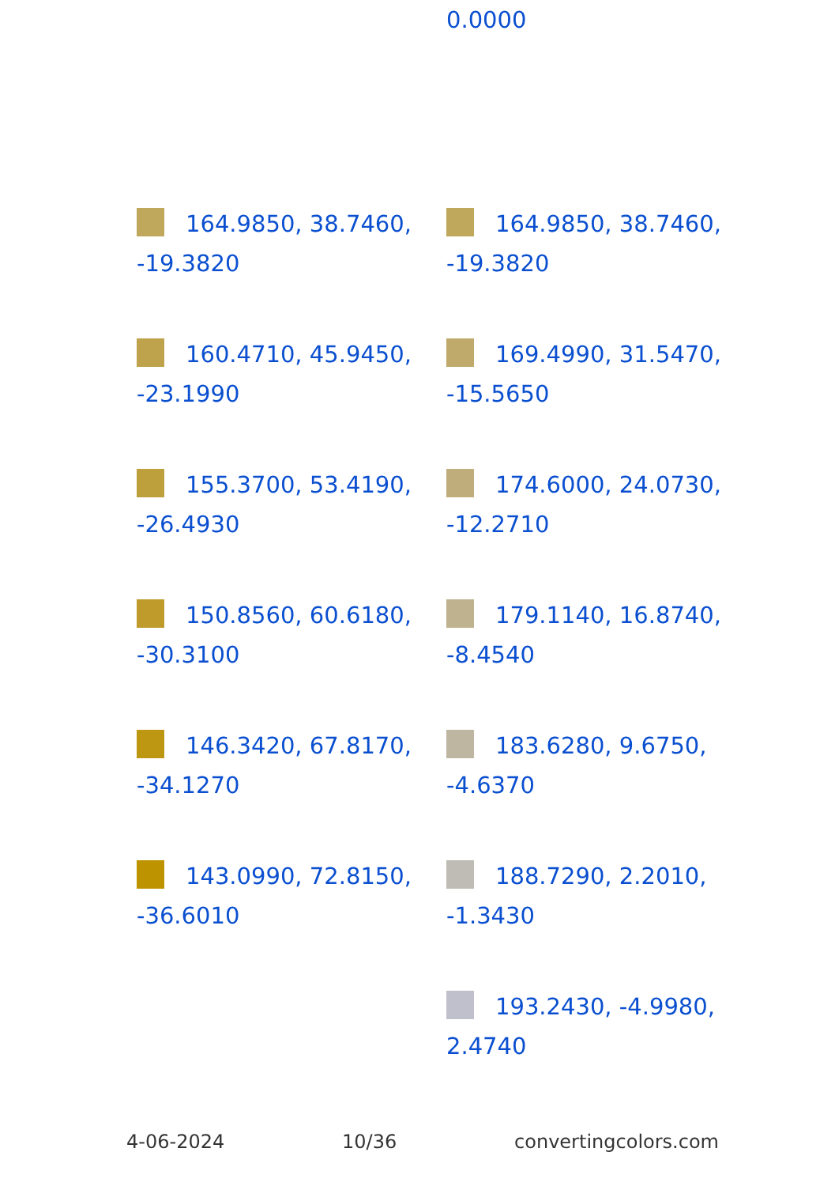0.0000
164.9850, 38.7460, -19.3820
164.9850, 38.7460, -19.3820
160.4710, 45.9450, -23.1990
169.4990, 31.5470, -15.5650
155.3700, 53.4190, -26.4930
174.6000, 24.0730, -12.2710
150.8560, 60.6180, -30.3100
179.1140, 16.8740, -8.4540
146.3420, 67.8170, -34.1270
183.6280, 9.6750, -4.6370
143.0990, 72.8150, -36.6010
188.7290, 2.2010, -1.3430
193.2430, -4.9980, 2.4740
4-06-2024 10/36 convertingcolors.com